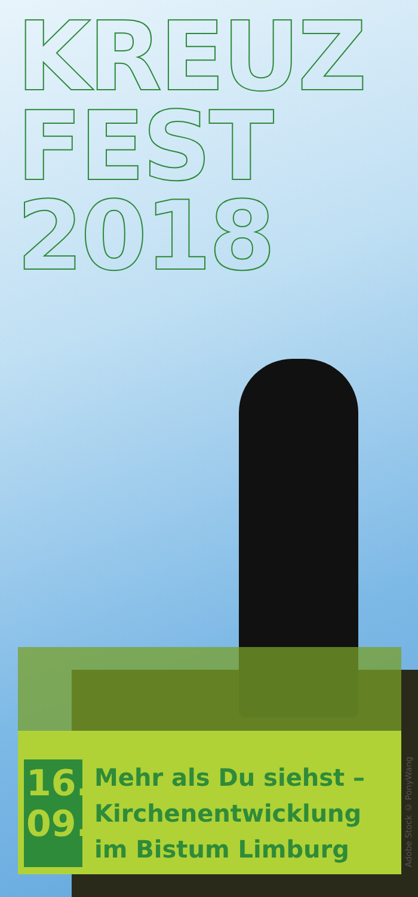KREUZ
FEST
2018
16.
09.
Mehr als Du siehst –
Kirchenentwicklung
im Bistum Limburg
Adobe Stock © PonyWang